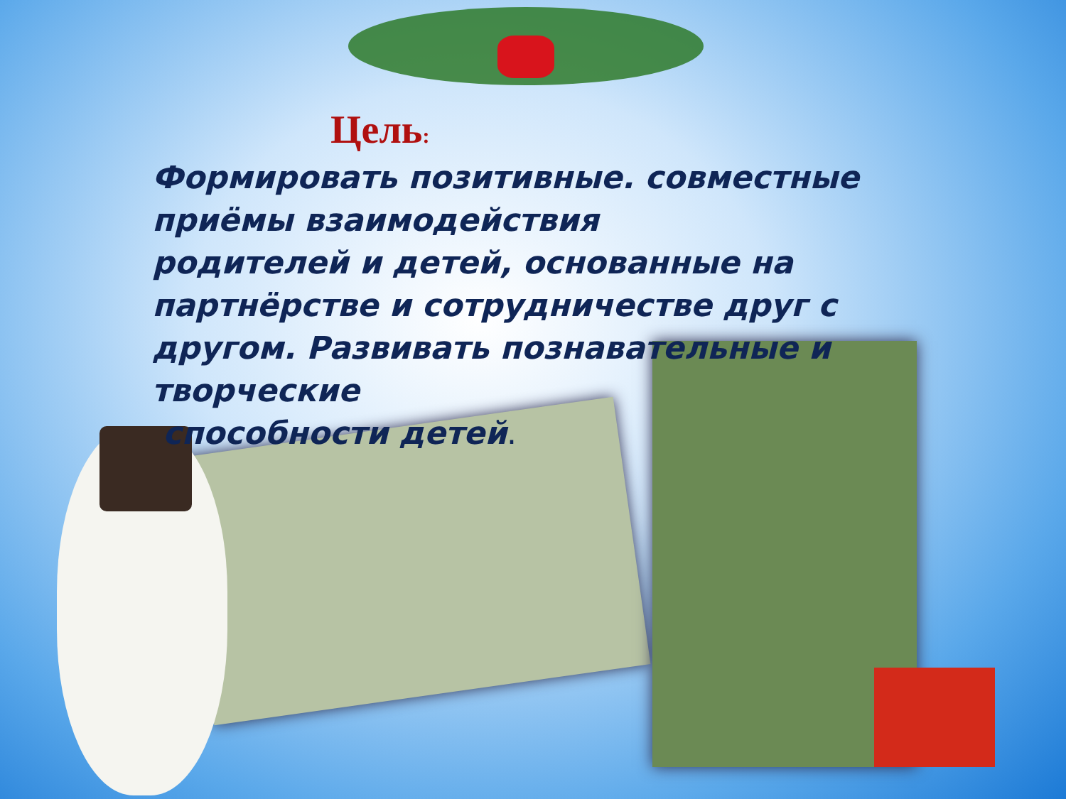Цель:
Формировать позитивные. совместные приёмы взаимодействия
родителей и детей, основанные на партнёрстве и сотрудничестве друг с другом. Развивать познавательные и творческие
способности детей.